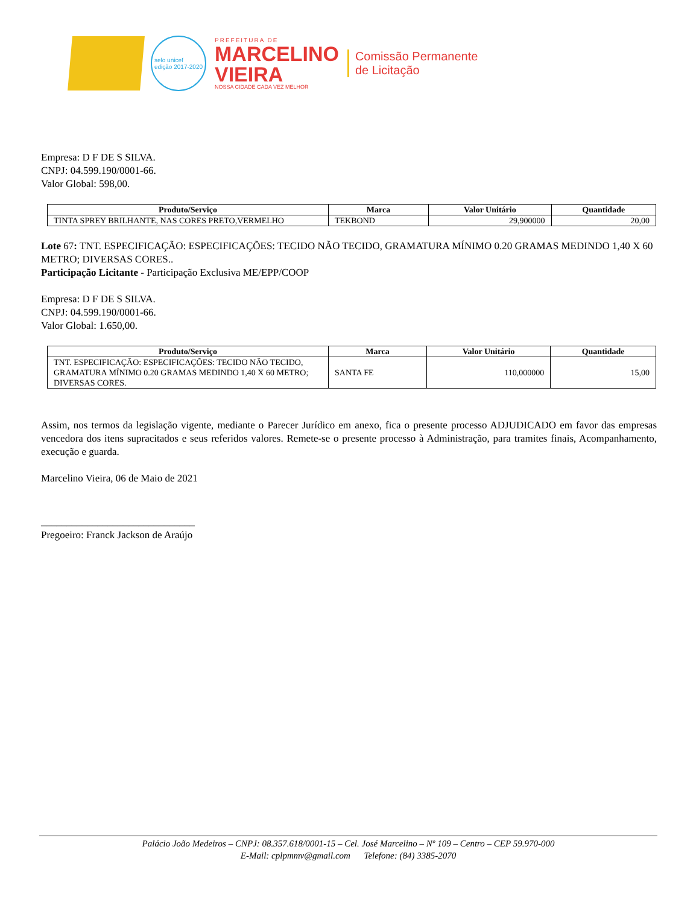selo unicef
edição 2017-2020
PREFEITURA DE
MARCELINO
VIEIRA
NOSSA CIDADE CADA VEZ MELHOR
Comissão Permanente
de Licitação
Empresa: D F DE S SILVA.
CNPJ: 04.599.190/0001-66.
Valor Global: 598,00.
| Produto/Serviço | Marca | Valor Unitário | Quantidade |
| --- | --- | --- | --- |
| TINTA SPREY BRILHANTE, NAS CORES PRETO,VERMELHO | TEKBOND | 29,900000 | 20,00 |
Lote 67: TNT. ESPECIFICAÇÃO: ESPECIFICAÇÕES: TECIDO NÃO TECIDO, GRAMATURA MÍNIMO 0.20 GRAMAS MEDINDO 1,40 X 60 METRO; DIVERSAS CORES..
Participação Licitante - Participação Exclusiva ME/EPP/COOP
Empresa: D F DE S SILVA.
CNPJ: 04.599.190/0001-66.
Valor Global: 1.650,00.
| Produto/Serviço | Marca | Valor Unitário | Quantidade |
| --- | --- | --- | --- |
| TNT. ESPECIFICAÇÃO: ESPECIFICAÇÕES: TECIDO NÃO TECIDO, GRAMATURA MÍNIMO 0.20 GRAMAS MEDINDO 1,40 X 60 METRO; DIVERSAS CORES. | SANTA FE | 110,000000 | 15,00 |
Assim, nos termos da legislação vigente, mediante o Parecer Jurídico em anexo, fica o presente processo ADJUDICADO em favor das empresas vencedora dos itens supracitados e seus referidos valores. Remete-se o presente processo à Administração, para tramites finais, Acompanhamento, execução e guarda.
Marcelino Vieira, 06 de Maio de 2021
______________________________
Pregoeiro: Franck Jackson de Araújo
Palácio João Medeiros – CNPJ: 08.357.618/0001-15 – Cel. José Marcelino – Nº 109 – Centro – CEP 59.970-000
E-Mail: cplpmmv@gmail.com Telefone: (84) 3385-2070